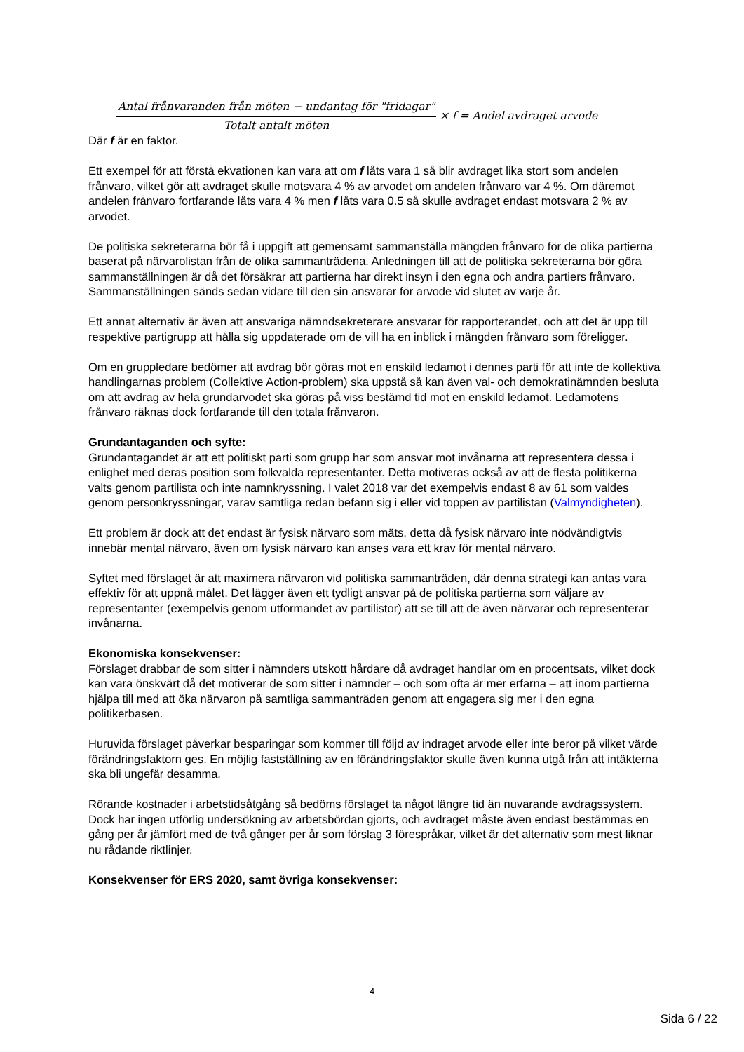Antal frånvaranden från möten − undantag för "fridagar" Totalt antalt möten × f = Andel avdraget arvode
Där f är en faktor.
Ett exempel för att förstå ekvationen kan vara att om f låts vara 1 så blir avdraget lika stort som andelen frånvaro, vilket gör att avdraget skulle motsvara 4 % av arvodet om andelen frånvaro var 4 %. Om däremot andelen frånvaro fortfarande låts vara 4 % men f låts vara 0.5 så skulle avdraget endast motsvara 2 % av arvodet.
De politiska sekreterarna bör få i uppgift att gemensamt sammanställa mängden frånvaro för de olika partierna baserat på närvarolistan från de olika sammanträdena. Anledningen till att de politiska sekreterarna bör göra sammanställningen är då det försäkrar att partierna har direkt insyn i den egna och andra partiers frånvaro. Sammanställningen sänds sedan vidare till den sin ansvarar för arvode vid slutet av varje år.
Ett annat alternativ är även att ansvariga nämndsekreterare ansvarar för rapporterandet, och att det är upp till respektive partigrupp att hålla sig uppdaterade om de vill ha en inblick i mängden frånvaro som föreligger.
Om en gruppledare bedömer att avdrag bör göras mot en enskild ledamot i dennes parti för att inte de kollektiva handlingarnas problem (Collektive Action-problem) ska uppstå så kan även val- och demokratinämnden besluta om att avdrag av hela grundarvodet ska göras på viss bestämd tid mot en enskild ledamot. Ledamotens frånvaro räknas dock fortfarande till den totala frånvaron.
Grundantaganden och syfte:
Grundantagandet är att ett politiskt parti som grupp har som ansvar mot invånarna att representera dessa i enlighet med deras position som folkvalda representanter. Detta motiveras också av att de flesta politikerna valts genom partilista och inte namnkryssning. I valet 2018 var det exempelvis endast 8 av 61 som valdes genom personkryssningar, varav samtliga redan befann sig i eller vid toppen av partilistan (Valmyndigheten).
Ett problem är dock att det endast är fysisk närvaro som mäts, detta då fysisk närvaro inte nödvändigtvis innebär mental närvaro, även om fysisk närvaro kan anses vara ett krav för mental närvaro.
Syftet med förslaget är att maximera närvaron vid politiska sammanträden, där denna strategi kan antas vara effektiv för att uppnå målet. Det lägger även ett tydligt ansvar på de politiska partierna som väljare av representanter (exempelvis genom utformandet av partilistor) att se till att de även närvarar och representerar invånarna.
Ekonomiska konsekvenser:
Förslaget drabbar de som sitter i nämnders utskott hårdare då avdraget handlar om en procentsats, vilket dock kan vara önskvärt då det motiverar de som sitter i nämnder – och som ofta är mer erfarna – att inom partierna hjälpa till med att öka närvaron på samtliga sammanträden genom att engagera sig mer i den egna politikerbasen.
Huruvida förslaget påverkar besparingar som kommer till följd av indraget arvode eller inte beror på vilket värde förändringsfaktorn ges. En möjlig fastställning av en förändringsfaktor skulle även kunna utgå från att intäkterna ska bli ungefär desamma.
Rörande kostnader i arbetstidsåtgång så bedöms förslaget ta något längre tid än nuvarande avdragssystem. Dock har ingen utförlig undersökning av arbetsbördan gjorts, och avdraget måste även endast bestämmas en gång per år jämfört med de två gånger per år som förslag 3 förespråkar, vilket är det alternativ som mest liknar nu rådande riktlinjer.
Konsekvenser för ERS 2020, samt övriga konsekvenser:
4
Sida 6 / 22